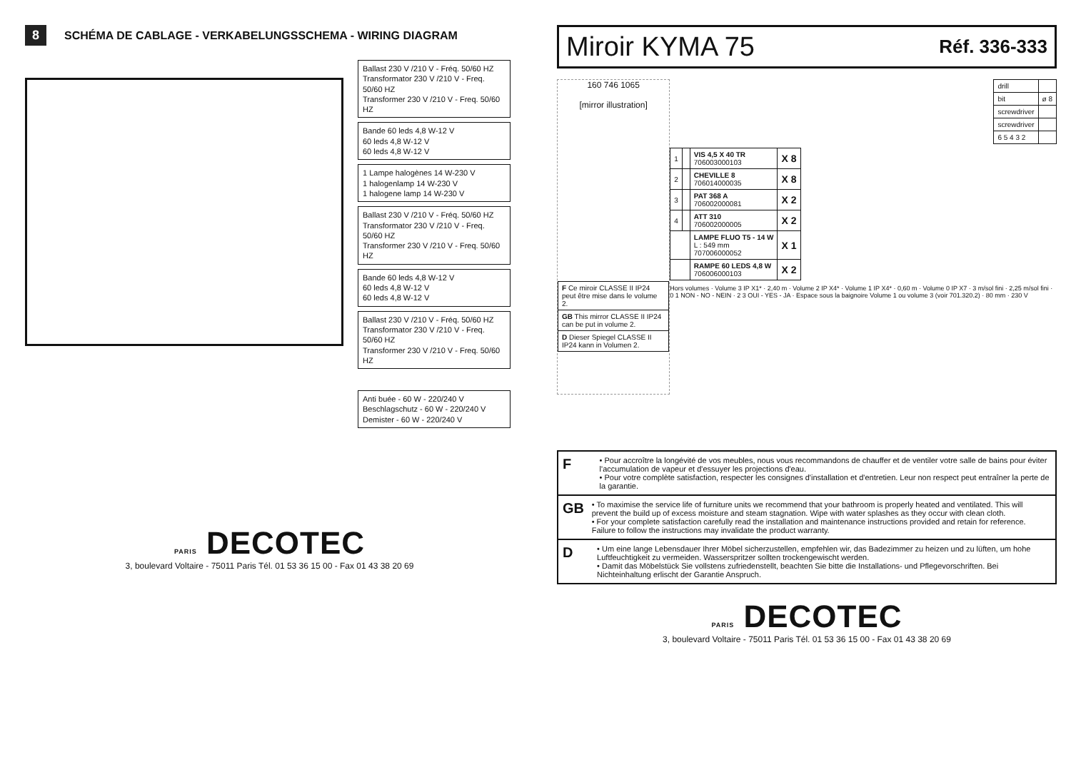8
SCHÉMA DE CABLAGE - VERKABELUNGSSCHEMA - WIRING DIAGRAM
Ballast 230 V /210 V - Fréq. 50/60 HZ
Transformator 230 V /210 V - Freq. 50/60 HZ
Transformer 230 V /210 V - Freq. 50/60 HZ
Bande 60 leds 4,8 W-12 V
60 leds 4,8 W-12 V
60 leds 4,8 W-12 V
1 Lampe halogènes 14 W-230 V
1 halogenlamp 14 W-230 V
1 halogene lamp 14 W-230 V
Ballast 230 V /210 V - Fréq. 50/60 HZ
Transformator 230 V /210 V - Freq. 50/60 HZ
Transformer 230 V /210 V - Freq. 50/60 HZ
Bande 60 leds 4,8 W-12 V
60 leds 4,8 W-12 V
60 leds 4,8 W-12 V
Ballast 230 V /210 V - Fréq. 50/60 HZ
Transformator 230 V /210 V - Freq. 50/60 HZ
Transformer 230 V /210 V - Freq. 50/60 HZ
Anti buée - 60 W - 220/240 V
Beschlagschutz - 60 W - 220/240 V
Demister - 60 W - 220/240 V
PARIS DECOTEC
3, boulevard Voltaire - 75011 Paris Tél. 01 53 36 15 00 - Fax 01 43 38 20 69
Miroir KYMA 75 Réf. 336-333
160 746 1065
[mirror illustration]
| F Ce miroir CLASSE II IP24 peut être mise dans le volume 2. |
| GB This mirror CLASSE II IP24 can be put in volume 2. |
| D Dieser Spiegel CLASSE II IP24 kann in Volumen 2. |
| drill | |
| bit | ø 8 |
| screwdriver | |
| screwdriver | |
| 6 5 4 3 2 | |
| 1 | | VIS 4,5 X 40 TR 706003000103 | X 8 |
| 2 | | CHEVILLE 8 706014000035 | X 8 |
| 3 | | PAT 368 A 706002000081 | X 2 |
| 4 | | ATT 310 706002000005 | X 2 |
| | | LAMPE FLUO T5 - 14 W L : 549 mm 707006000052 | X 1 |
| | | RAMPE 60 LEDS 4,8 W 706006000103 | X 2 |
Hors volumes · Volume 3 IP X1* · 2,40 m · Volume 2 IP X4* · Volume 1 IP X4* · 0,60 m · Volume 0 IP X7 · 3 m/sol fini · 2,25 m/sol fini · 0 1 NON - NO - NEIN · 2 3 OUI - YES - JA · Espace sous la baignoire Volume 1 ou volume 3 (voir 701.320.2) · 80 mm · 230 V
F • Pour accroître la longévité de vos meubles, nous vous recommandons de chauffer et de ventiler votre salle de bains pour éviter l'accumulation de vapeur et d'essuyer les projections d'eau.
• Pour votre complète satisfaction, respecter les consignes d'installation et d'entretien. Leur non respect peut entraîner la perte de la garantie.
GB • To maximise the service life of furniture units we recommend that your bathroom is properly heated and ventilated. This will prevent the build up of excess moisture and steam stagnation. Wipe with water splashes as they occur with clean cloth.
• For your complete satisfaction carefully read the installation and maintenance instructions provided and retain for reference. Failure to follow the instructions may invalidate the product warranty.
D • Um eine lange Lebensdauer Ihrer Möbel sicherzustellen, empfehlen wir, das Badezimmer zu heizen und zu lüften, um hohe Luftfeuchtigkeit zu vermeiden. Wasserspritzer sollten trockengewischt werden.
• Damit das Möbelstück Sie vollstens zufriedenstellt, beachten Sie bitte die Installations- und Pflegevorschriften. Bei Nichteinhaltung erlischt der Garantie Anspruch.
PARIS DECOTEC
3, boulevard Voltaire - 75011 Paris Tél. 01 53 36 15 00 - Fax 01 43 38 20 69